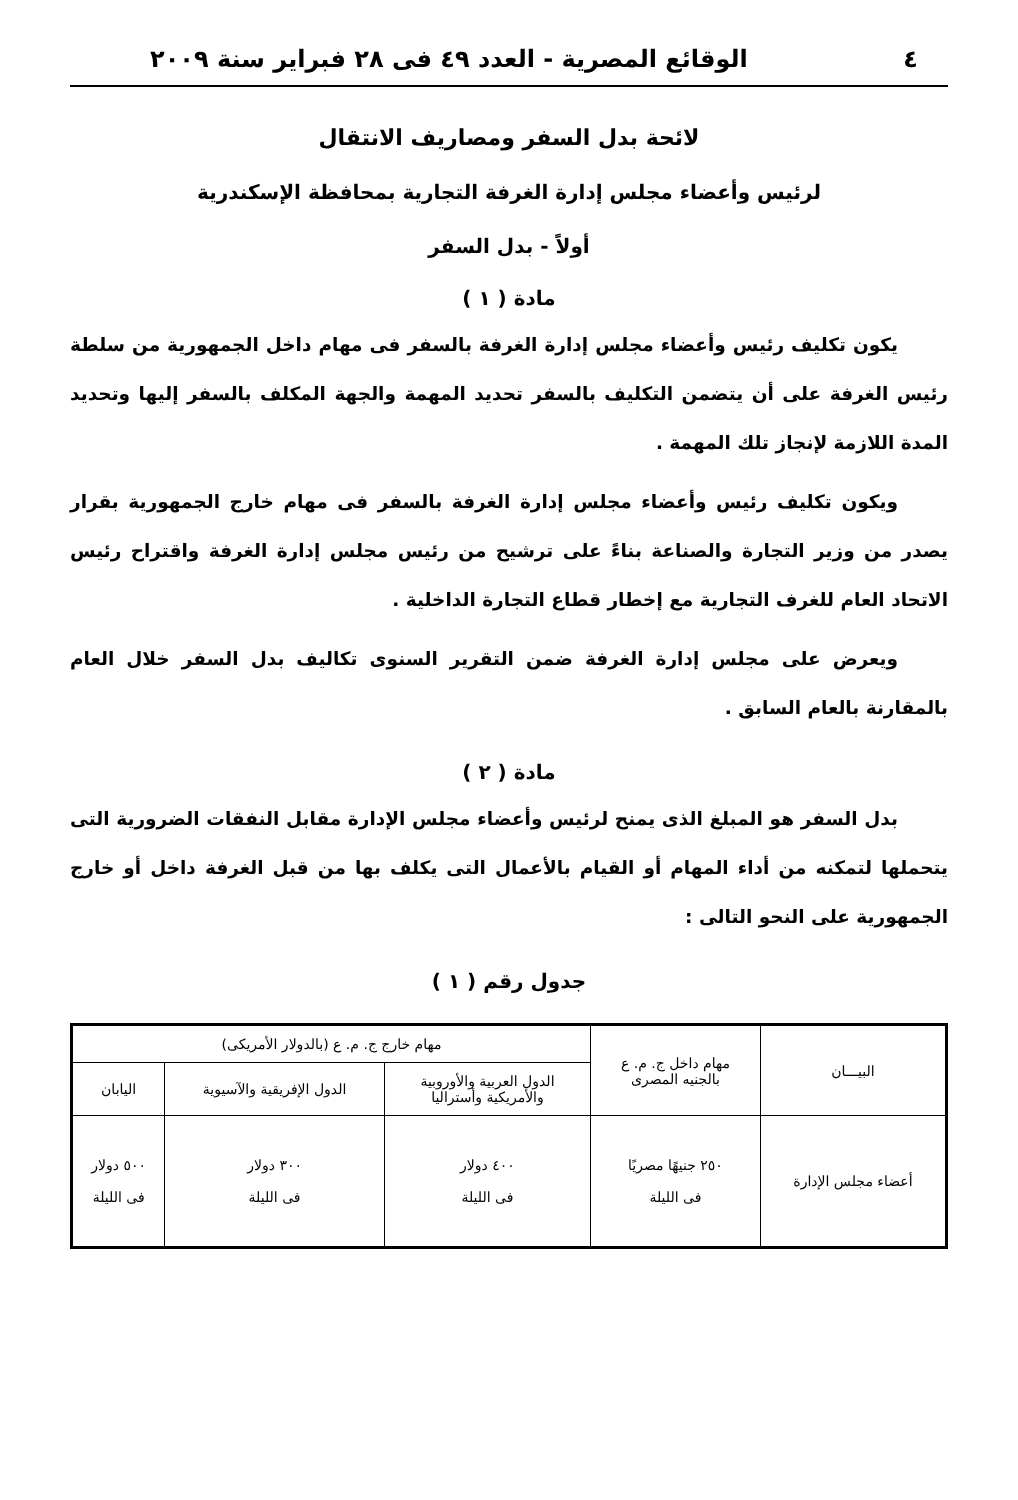٤ الوقائع المصرية - العدد ٤٩ فى ٢٨ فبراير سنة ٢٠٠٩
لائحة بدل السفر ومصاريف الانتقال
لرئيس وأعضاء مجلس إدارة الغرفة التجارية بمحافظة الإسكندرية
أولاً - بدل السفر
مادة ( ١ )
يكون تكليف رئيس وأعضاء مجلس إدارة الغرفة بالسفر فى مهام داخل الجمهورية من سلطة رئيس الغرفة على أن يتضمن التكليف بالسفر تحديد المهمة والجهة المكلف بالسفر إليها وتحديد المدة اللازمة لإنجاز تلك المهمة .
ويكون تكليف رئيس وأعضاء مجلس إدارة الغرفة بالسفر فى مهام خارج الجمهورية بقرار يصدر من وزير التجارة والصناعة بناءً على ترشيح من رئيس مجلس إدارة الغرفة واقتراح رئيس الاتحاد العام للغرف التجارية مع إخطار قطاع التجارة الداخلية .
ويعرض على مجلس إدارة الغرفة ضمن التقرير السنوى تكاليف بدل السفر خلال العام بالمقارنة بالعام السابق .
مادة ( ٢ )
بدل السفر هو المبلغ الذى يمنح لرئيس وأعضاء مجلس الإدارة مقابل النفقات الضرورية التى يتحملها لتمكنه من أداء المهام أو القيام بالأعمال التى يكلف بها من قبل الغرفة داخل أو خارج الجمهورية على النحو التالى :
جدول رقم ( ١ )
| البيـــان | مهام داخل ج. م. ع بالجنيه المصرى | مهام خارج ج. م. ع (بالدولار الأمريكى) | | |
| --- | --- | --- | --- | --- |
| | | الدول العربية والأوروبية والأمريكية وأستراليا | الدول الإفريقية والآسيوية | اليابان |
| أعضاء مجلس الإدارة | ٢٥٠ جنيهًا مصريًا فى الليلة | ٤٠٠ دولار فى الليلة | ٣٠٠ دولار فى الليلة | ٥٠٠ دولار فى الليلة |